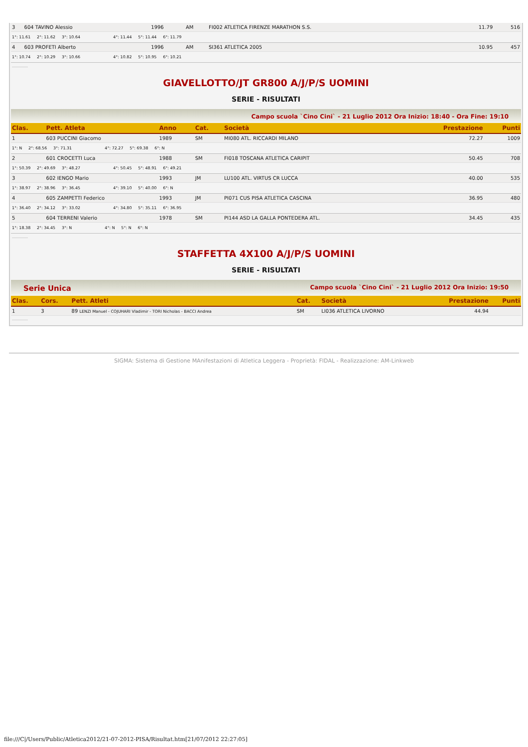| 3 | 604 TAVINO Alessio | 1996 | AM | FI002 ATLETICA FIRENZE MARATHON S.S. | 11.79 | 516 |
| 1°: 11.61 2°: 11.62 3°: 10.64 4°: 11.44 5°: 11.44 6°: 11.79 | | | | | | |
| 4 | 603 PROFETI Alberto | 1996 | AM | SI361 ATLETICA 2005 | 10.95 | 457 |
| 1°: 10.74 2°: 10.29 3°: 10.66 4°: 10.82 5°: 10.95 6°: 10.21 | | | | | | |
GIAVELLOTTO/JT GR800 A/J/P/S UOMINI
SERIE - RISULTATI
Campo scuola `Cino Cini` - 21 Luglio 2012 Ora Inizio: 18:40 - Ora Fine: 19:10
| Clas. | Pett. Atleta | Anno | Cat. | Società | Prestazione | Punti |
| --- | --- | --- | --- | --- | --- | --- |
| 1 | 603 PUCCINI Giacomo | 1989 | SM | MI080 ATL. RICCARDI MILANO | 72.27 | 1009 |
| 1°: N 2°: 68.56 3°: 71.31 4°: 72.27 5°: 69.38 6°: N | | | | | | |
| 2 | 601 CROCETTI Luca | 1988 | SM | FI018 TOSCANA ATLETICA CARIPIT | 50.45 | 708 |
| 1°: 50.39 2°: 49.69 3°: 48.27 4°: 50.45 5°: 48.91 6°: 49.21 | | | | | | |
| 3 | 602 IENGO Mario | 1993 | JM | LU100 ATL. VIRTUS CR LUCCA | 40.00 | 535 |
| 1°: 38.97 2°: 38.96 3°: 36.45 4°: 39.10 5°: 40.00 6°: N | | | | | | |
| 4 | 605 ZAMPETTI Federico | 1993 | JM | PI071 CUS PISA ATLETICA CASCINA | 36.95 | 480 |
| 1°: 36.40 2°: 34.12 3°: 33.02 4°: 34.80 5°: 35.11 6°: 36.95 | | | | | | |
| 5 | 604 TERRENI Valerio | 1978 | SM | PI144 ASD LA GALLA PONTEDERA ATL. | 34.45 | 435 |
| 1°: 18.38 2°: 34.45 3°: N 4°: N 5°: N 6°: N | | | | | | |
STAFFETTA 4X100 A/J/P/S UOMINI
SERIE - RISULTATI
Serie Unica Campo scuola `Cino Cini` - 21 Luglio 2012 Ora Inizio: 19:50
| Clas. | Cors. | Pett. Atleti | Cat. | Società | Prestazione | Punti |
| --- | --- | --- | --- | --- | --- | --- |
| 1 | 3 | 89 LENZI Manuel - COJUHARI Vladimir - TORI Nicholas - BACCI Andrea | SM | LI036 ATLETICA LIVORNO | 44.94 | |
SIGMA: Sistema di Gestione MAnifestazioni di Atletica Leggera - Proprietà: FIDAL - Realizzazione: AM-Linkweb
file:///C|/Users/Public/Atletica2012/21-07-2012-PISA/Risultat.htm[21/07/2012 22:27:05]